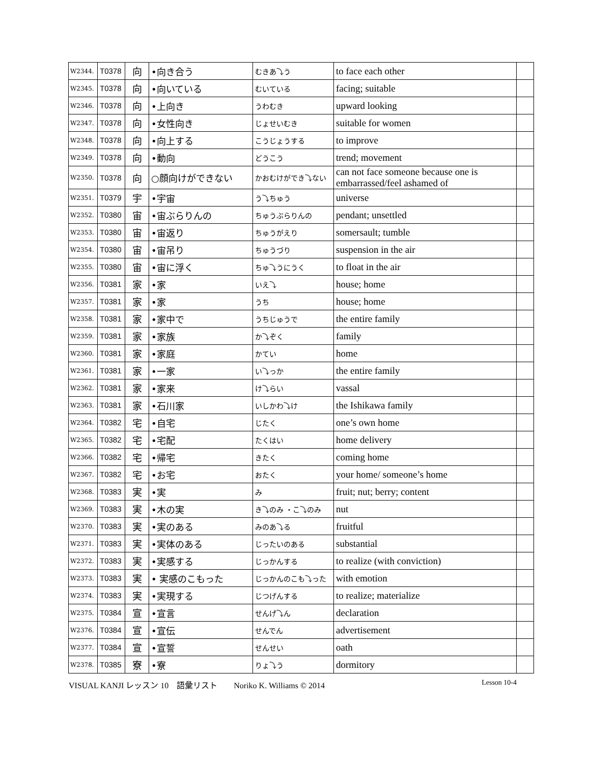| W2344. | T0378 | 向 | •向き合う | むきあ⤵う | to face each other | |
| W2345. | T0378 | 向 | •向いている | むいている | facing; suitable | |
| W2346. | T0378 | 向 | •上向き | うわむき | upward looking | |
| W2347. | T0378 | 向 | •女性向き | じょせいむき | suitable for women | |
| W2348. | T0378 | 向 | •向上する | こうじょうする | to improve | |
| W2349. | T0378 | 向 | •動向 | どうこう | trend; movement | |
| W2350. | T0378 | 向 | ○顔向けができない | かおむけができ⤵ない | can not face someone because one is embarrassed/feel ashamed of | |
| W2351. | T0379 | 宇 | •宇宙 | う⤵ちゅう | universe | |
| W2352. | T0380 | 宙 | •宙ぶらりんの | ちゅうぶらりんの | pendant; unsettled | |
| W2353. | T0380 | 宙 | •宙返り | ちゅうがえり | somersault; tumble | |
| W2354. | T0380 | 宙 | •宙吊り | ちゅうづり | suspension in the air | |
| W2355. | T0380 | 宙 | •宙に浮く | ちゅ⤵うにうく | to float in the air | |
| W2356. | T0381 | 家 | •家 | いえ⤵ | house; home | |
| W2357. | T0381 | 家 | •家 | うち | house; home | |
| W2358. | T0381 | 家 | •家中で | うちじゅうで | the entire family | |
| W2359. | T0381 | 家 | •家族 | か⤵ぞく | family | |
| W2360. | T0381 | 家 | •家庭 | かてい | home | |
| W2361. | T0381 | 家 | •一家 | い⤵っか | the entire family | |
| W2362. | T0381 | 家 | •家来 | け⤵らい | vassal | |
| W2363. | T0381 | 家 | •石川家 | いしかわ⤵け | the Ishikawa family | |
| W2364. | T0382 | 宅 | •自宅 | じたく | one’s own home | |
| W2365. | T0382 | 宅 | •宅配 | たくはい | home delivery | |
| W2366. | T0382 | 宅 | •帰宅 | きたく | coming home | |
| W2367. | T0382 | 宅 | •お宅 | おたく | your home/ someone’s home | |
| W2368. | T0383 | 実 | •実 | み | fruit; nut; berry; content | |
| W2369. | T0383 | 実 | •木の実 | き⤵のみ ・こ⤵のみ | nut | |
| W2370. | T0383 | 実 | •実のある | みのあ⤵る | fruitful | |
| W2371. | T0383 | 実 | •実体のある | じったいのある | substantial | |
| W2372. | T0383 | 実 | •実感する | じっかんする | to realize (with conviction) | |
| W2373. | T0383 | 実 | • 実感のこもった | じっかんのこも⤵った | with emotion | |
| W2374. | T0383 | 実 | •実現する | じつげんする | to realize; materialize | |
| W2375. | T0384 | 宣 | •宣言 | せんげ⤵ん | declaration | |
| W2376. | T0384 | 宣 | •宣伝 | せんでん | advertisement | |
| W2377. | T0384 | 宣 | •宣誓 | せんせい | oath | |
| W2378. | T0385 | 寮 | •寮 | りょ⤵う | dormitory | |
VISUAL KANJI レッスン 10　語彙リスト　　Noriko K. Williams © 2014 Lesson 10-4